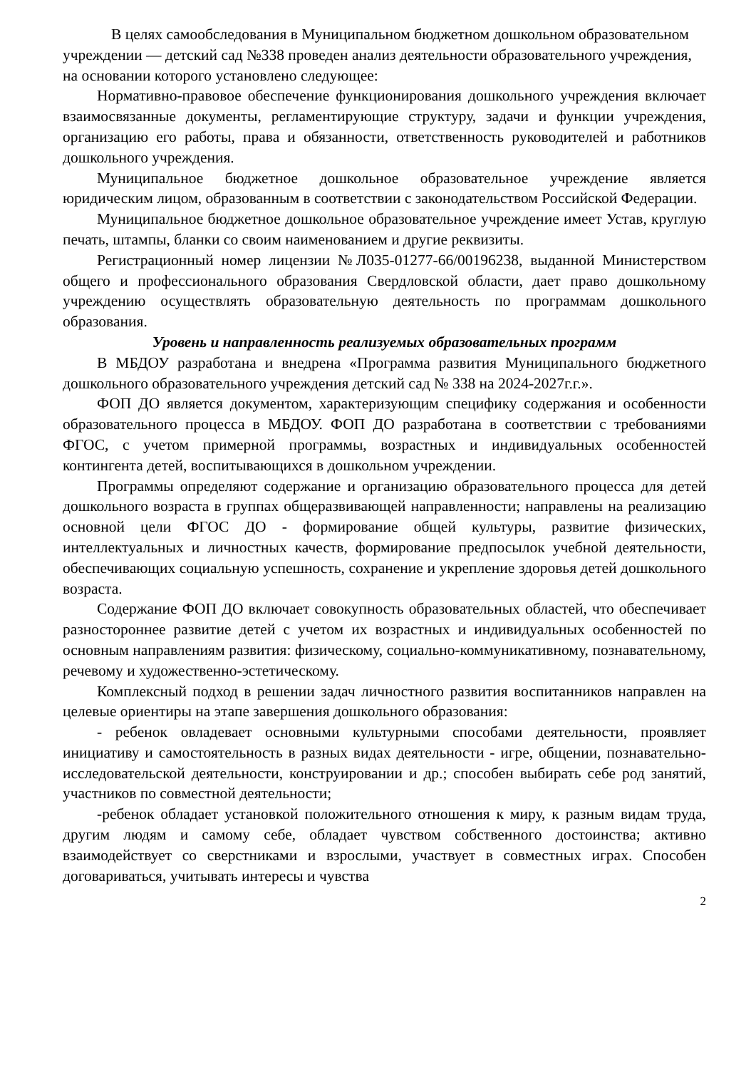В целях самообследования в Муниципальном бюджетном дошкольном образовательном учреждении — детский сад №338 проведен анализ деятельности образовательного учреждения, на основании которого установлено следующее:
Нормативно-правовое обеспечение функционирования дошкольного учреждения включает взаимосвязанные документы, регламентирующие структуру, задачи и функции учреждения, организацию его работы, права и обязанности, ответственность руководителей и работников дошкольного учреждения.
Муниципальное бюджетное дошкольное образовательное учреждение является юридическим лицом, образованным в соответствии с законодательством Российской Федерации.
Муниципальное бюджетное дошкольное образовательное учреждение имеет Устав, круглую печать, штампы, бланки со своим наименованием и другие реквизиты.
Регистрационный номер лицензии №Л035-01277-66/00196238, выданной Министерством общего и профессионального образования Свердловской области, дает право дошкольному учреждению осуществлять образовательную деятельность по программам дошкольного образования.
Уровень и направленность реализуемых образовательных программ
В МБДОУ разработана и внедрена «Программа развития Муниципального бюджетного дошкольного образовательного учреждения детский сад № 338 на 2024-2027г.г.».
ФОП ДО является документом, характеризующим специфику содержания и особенности образовательного процесса в МБДОУ. ФОП ДО разработана в соответствии с требованиями ФГОС, с учетом примерной программы, возрастных и индивидуальных особенностей контингента детей, воспитывающихся в дошкольном учреждении.
Программы определяют содержание и организацию образовательного процесса для детей дошкольного возраста в группах общеразвивающей направленности; направлены на реализацию основной цели ФГОС ДО - формирование общей культуры, развитие физических, интеллектуальных и личностных качеств, формирование предпосылок учебной деятельности, обеспечивающих социальную успешность, сохранение и укрепление здоровья детей дошкольного возраста.
Содержание ФОП ДО включает совокупность образовательных областей, что обеспечивает разностороннее развитие детей с учетом их возрастных и индивидуальных особенностей по основным направлениям развития: физическому, социально-коммуникативному, познавательному, речевому и художественно-эстетическому.
Комплексный подход в решении задач личностного развития воспитанников направлен на целевые ориентиры на этапе завершения дошкольного образования:
- ребенок овладевает основными культурными способами деятельности, проявляет инициативу и самостоятельность в разных видах деятельности - игре, общении, познавательно-исследовательской деятельности, конструировании и др.; способен выбирать себе род занятий, участников по совместной деятельности;
-ребенок обладает установкой положительного отношения к миру, к разным видам труда, другим людям и самому себе, обладает чувством собственного достоинства; активно взаимодействует со сверстниками и взрослыми, участвует в совместных играх. Способен договариваться, учитывать интересы и чувства
2